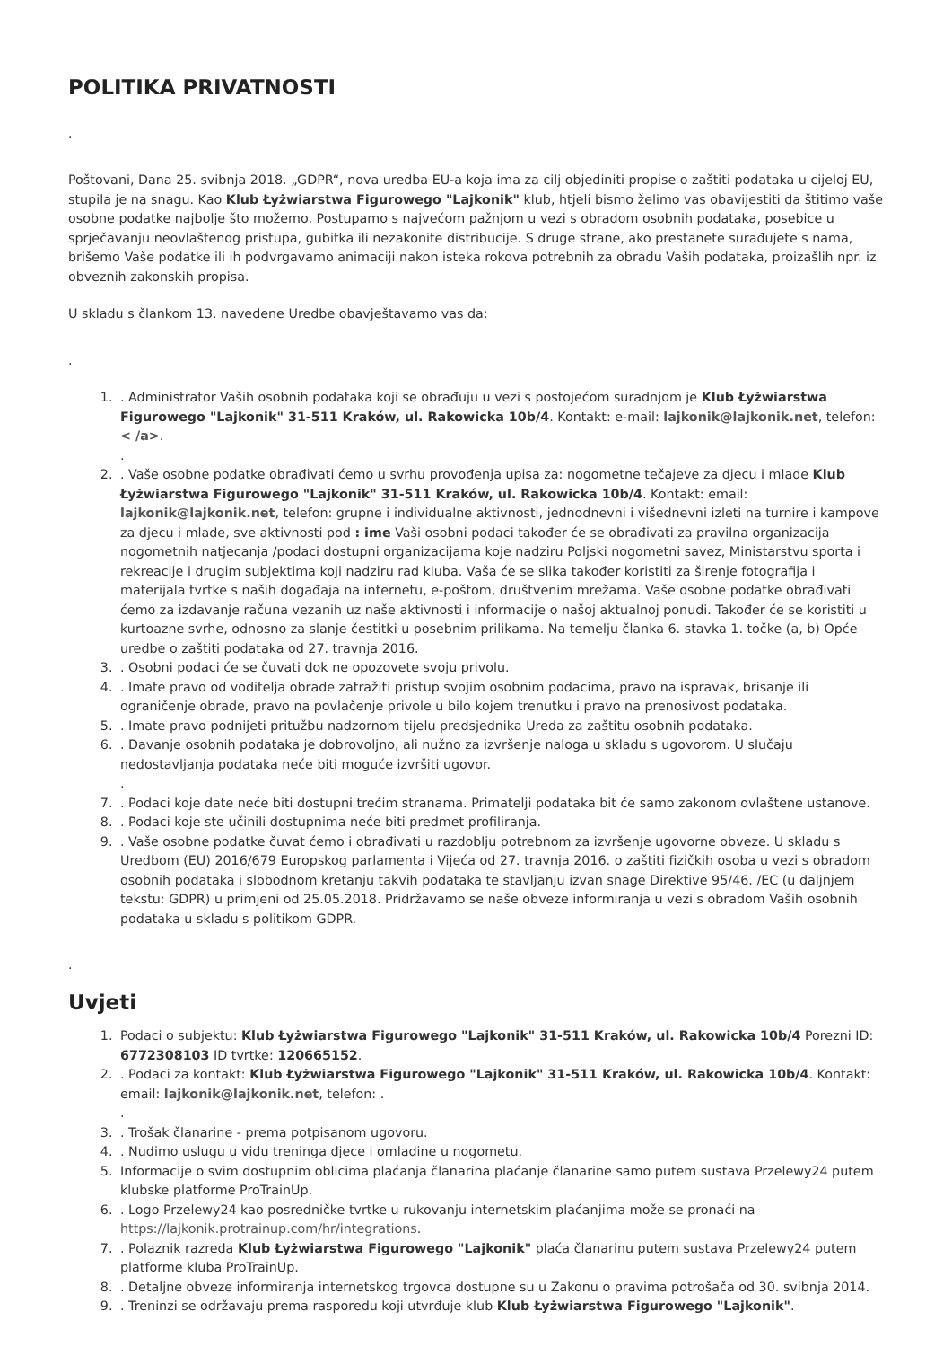POLITIKA PRIVATNOSTI
.
Poštovani, Dana 25. svibnja 2018. „GDPR“, nova uredba EU-a koja ima za cilj objediniti propise o zaštiti podataka u cijeloj EU, stupila je na snagu. Kao Klub Łyżwiarstwa Figurowego "Lajkonik" klub, htjeli bismo želimo vas obavijestiti da štitimo vaše osobne podatke najbolje što možemo. Postupamo s najvećom pažnjom u vezi s obradom osobnih podataka, posebice u sprječavanju neovlaštenog pristupa, gubitka ili nezakonite distribucije. S druge strane, ako prestanete surađujete s nama, brišemo Vaše podatke ili ih podvrgavamo animaciji nakon isteka rokova potrebnih za obradu Vaših podataka, proizašlih npr. iz obveznih zakonskih propisa.
U skladu s člankom 13. navedene Uredbe obavještavamo vas da:
.
1. . Administrator Vaših osobnih podataka koji se obrađuju u vezi s postojećom suradnjom je Klub Łyżwiarstwa Figurowego "Lajkonik" 31-511 Kraków, ul. Rakowicka 10b/4. Kontakt: e-mail: lajkonik@lajkonik.net, telefon: < /a>.
.
2. . Vaše osobne podatke obrađivati ćemo u svrhu provođenja upisa za: nogometne tečajeve za djecu i mlade Klub Łyżwiarstwa Figurowego "Lajkonik" 31-511 Kraków, ul. Rakowicka 10b/4. Kontakt: email: lajkonik@lajkonik.net, telefon: grupne i individualne aktivnosti, jednodnevni i višednevni izleti na turnire i kampove za djecu i mlade, sve aktivnosti pod : ime Vaši osobni podaci također će se obrađivati za pravilna organizacija nogometnih natjecanja /podaci dostupni organizacijama koje nadziru Poljski nogometni savez, Ministarstvu sporta i rekreacije i drugim subjektima koji nadziru rad kluba. Vaša će se slika također koristiti za širenje fotografija i materijala tvrtke s naših događaja na internetu, e-poštom, društvenim mrežama. Vaše osobne podatke obrađivati ćemo za izdavanje računa vezanih uz naše aktivnosti i informacije o našoj aktualnoj ponudi. Također će se koristiti u kurtoazne svrhe, odnosno za slanje čestitki u posebnim prilikama. Na temelju članka 6. stavka 1. točke (a, b) Opće uredbe o zaštiti podataka od 27. travnja 2016.
3. . Osobni podaci će se čuvati dok ne opozovete svoju privolu.
4. . Imate pravo od voditelja obrade zatražiti pristup svojim osobnim podacima, pravo na ispravak, brisanje ili ograničenje obrade, pravo na povlačenje privole u bilo kojem trenutku i pravo na prenosivost podataka.
5. . Imate pravo podnijeti pritužbu nadzornom tijelu predsjednika Ureda za zaštitu osobnih podataka.
6. . Davanje osobnih podataka je dobrovoljno, ali nužno za izvršenje naloga u skladu s ugovorom. U slučaju nedostavljanja podataka neće biti moguće izvršiti ugovor.
.
7. . Podaci koje date neće biti dostupni trećim stranama. Primatelji podataka bit će samo zakonom ovlaštene ustanove.
8. . Podaci koje ste učinili dostupnima neće biti predmet profiliranja.
9. . Vaše osobne podatke čuvat ćemo i obrađivati u razdoblju potrebnom za izvršenje ugovorne obveze. U skladu s Uredbom (EU) 2016/679 Europskog parlamenta i Vijeća od 27. travnja 2016. o zaštiti fizičkih osoba u vezi s obradom osobnih podataka i slobodnom kretanju takvih podataka te stavljanju izvan snage Direktive 95/46. /EC (u daljnjem tekstu: GDPR) u primjeni od 25.05.2018. Pridržavamo se naše obveze informiranja u vezi s obradom Vaših osobnih podataka u skladu s politikom GDPR.
.
Uvjeti
1. Podaci o subjektu: Klub Łyżwiarstwa Figurowego "Lajkonik" 31-511 Kraków, ul. Rakowicka 10b/4 Porezni ID: 6772308103 ID tvrtke: 120665152.
2. . Podaci za kontakt: Klub Łyżwiarstwa Figurowego "Lajkonik" 31-511 Kraków, ul. Rakowicka 10b/4. Kontakt: email: lajkonik@lajkonik.net, telefon: .
.
3. . Trošak članarine - prema potpisanom ugovoru.
4. . Nudimo uslugu u vidu treninga djece i omladine u nogometu.
5. Informacije o svim dostupnim oblicima plaćanja članarina plaćanje članarine samo putem sustava Przelewy24 putem klubske platforme ProTrainUp.
6. . Logo Przelewy24 kao posredničke tvrtke u rukovanju internetskim plaćanjima može se pronaći na https://lajkonik.protrainup.com/hr/integrations.
7. . Polaznik razreda Klub Łyżwiarstwa Figurowego "Lajkonik" plaća članarinu putem sustava Przelewy24 putem platforme kluba ProTrainUp.
8. . Detaljne obveze informiranja internetskog trgovca dostupne su u Zakonu o pravima potrošača od 30. svibnja 2014.
9. . Treninzi se održavaju prema rasporedu koji utvrđuje klub Klub Łyżwiarstwa Figurowego "Lajkonik".